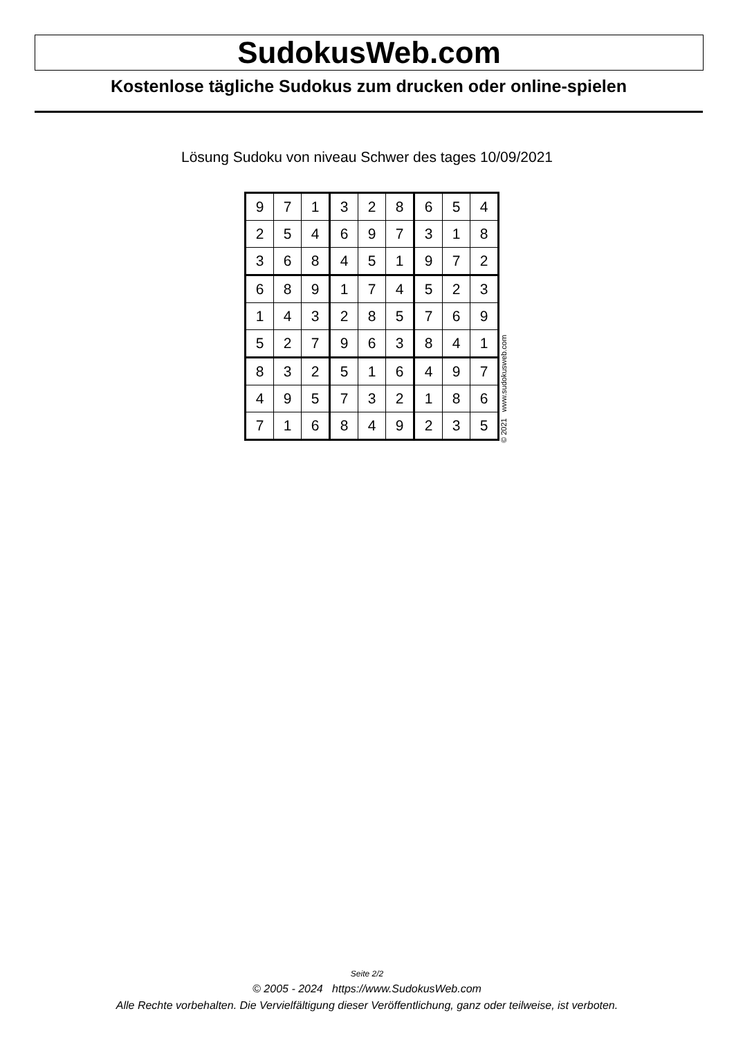SudokusWeb.com
Kostenlose tägliche Sudokus zum drucken oder online-spielen
Lösung Sudoku von niveau Schwer des tages 10/09/2021
| 9 | 7 | 1 | 3 | 2 | 8 | 6 | 5 | 4 |
| 2 | 5 | 4 | 6 | 9 | 7 | 3 | 1 | 8 |
| 3 | 6 | 8 | 4 | 5 | 1 | 9 | 7 | 2 |
| 6 | 8 | 9 | 1 | 7 | 4 | 5 | 2 | 3 |
| 1 | 4 | 3 | 2 | 8 | 5 | 7 | 6 | 9 |
| 5 | 2 | 7 | 9 | 6 | 3 | 8 | 4 | 1 |
| 8 | 3 | 2 | 5 | 1 | 6 | 4 | 9 | 7 |
| 4 | 9 | 5 | 7 | 3 | 2 | 1 | 8 | 6 |
| 7 | 1 | 6 | 8 | 4 | 9 | 2 | 3 | 5 |
© 2021 www.sudokusweb.com
Seite 2/2
© 2005 - 2024 https://www.SudokusWeb.com
Alle Rechte vorbehalten. Die Vervielfältigung dieser Veröffentlichung, ganz oder teilweise, ist verboten.